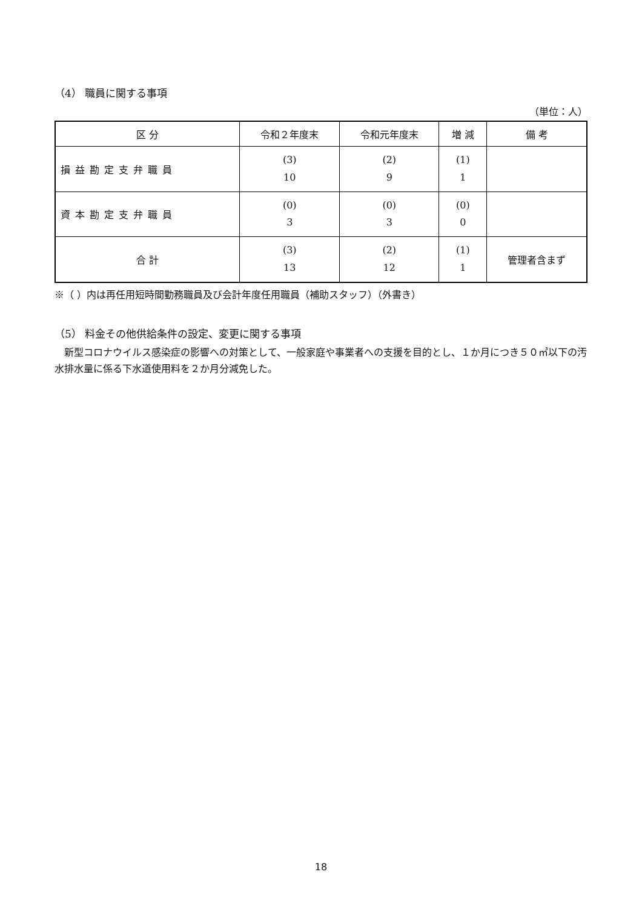（4） 職員に関する事項
（単位：人）
| 区 分 | 令和２年度末 | 令和元年度末 | 増 減 | 備 考 |
| --- | --- | --- | --- | --- |
| 損益勘定支弁職員 | (3) 10 | (2) 9 | (1) 1 | |
| 資本勘定支弁職員 | (0) 3 | (0) 3 | (0) 0 | |
| 合 計 | (3) 13 | (2) 12 | (1) 1 | 管理者含まず |
※（ ）内は再任用短時間勤務職員及び会計年度任用職員（補助スタッフ）（外書き）
（5） 料金その他供給条件の設定、変更に関する事項
　新型コロナウイルス感染症の影響への対策として、一般家庭や事業者への支援を目的とし、１か月につき５０㎥以下の汚水排水量に係る下水道使用料を２か月分減免した。
18